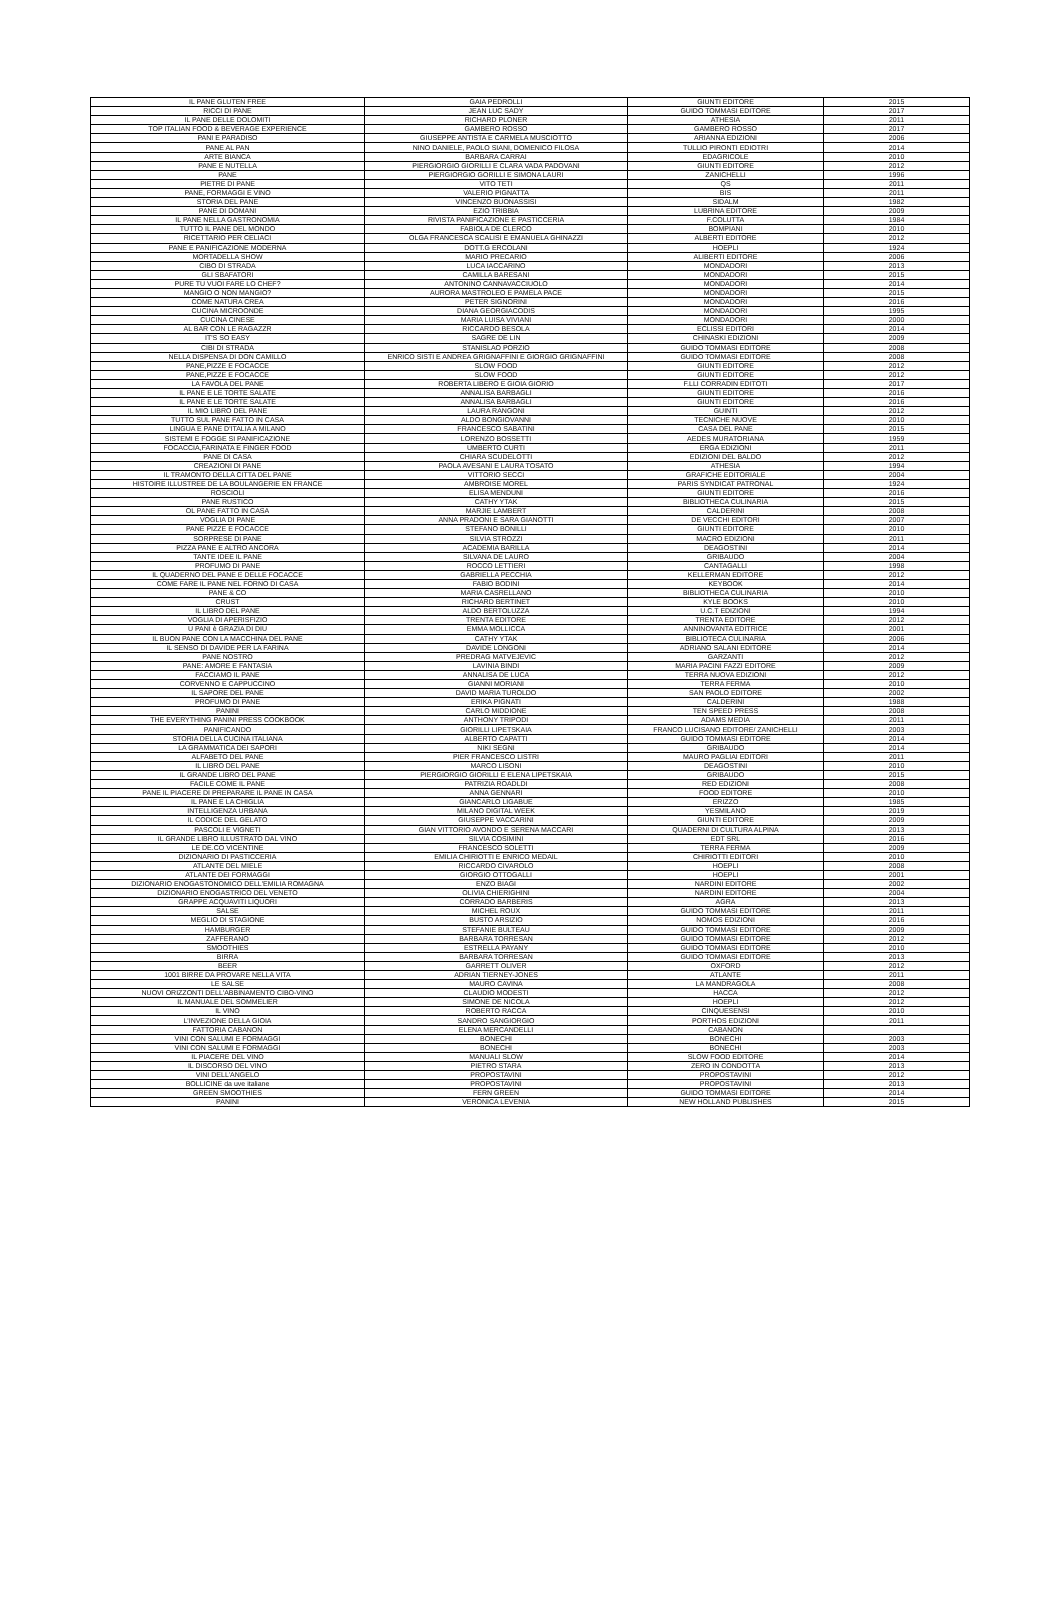| IL PANE GLUTEN FREE | GAIA PEDROLLI | GIUNTI EDITORE | 2015 |
| RICCI DI PANE | JEAN LUC SADY | GUIDO TOMMASI EDITORE | 2017 |
| IL PANE DELLE DOLOMITI | RICHARD PLONER | ATHESIA | 2011 |
| TOP ITALIAN FOOD & BEVERAGE EXPERIENCE | GAMBERO ROSSO | GAMBERO ROSSO | 2017 |
| PANI E PARADISO | GIUSEPPE ANTISTA E CARMELA MUSCIOTTO | ARIANNA EDIZIONI | 2006 |
| PANE AL PAN | NINO DANIELE, PAOLO SIANI, DOMENICO FILOSA | TULLIO PIRONTI EDIOTRI | 2014 |
| ARTE BIANCA | BARBARA CARRAI | EDAGRICOLE | 2010 |
| PANE E NUTELLA | PIERGIORGIO GIORILLI E CLARA VADA PADOVANI | GIUNTI EDITORE | 2012 |
| PANE | PIERGIORGIO GORILLI E SIMONA LAURI | ZANICHELLI | 1996 |
| PIETRE DI PANE | VITO TETI | QS | 2011 |
| PANE, FORMAGGI E VINO | VALERIO PIGNATTA | BIS | 2011 |
| STORIA DEL PANE | VINCENZO BUONASSISI | SIDALM | 1982 |
| PANE DI DOMANI | EZIO TRIBBIA | LUBRINA EDITORE | 2009 |
| IL PANE NELLA GASTRONOMIA | RIVISTA PANIFICAZIONE E PASTICCERIA | F.COLUTTA | 1984 |
| TUTTO IL PANE DEL MONDO | FABIOLA DE CLERCO | BOMPIANI | 2010 |
| RICETTARIO PER CELIACI | OLGA FRANCESCA SCALISI E EMANUELA GHINAZZI | ALBERTI EDITORE | 2012 |
| PANE E PANIFICAZIONE MODERNA | DOTT.G ERCOLANI | HOEPLI | 1924 |
| MORTADELLA SHOW | MARIO PRECARIO | ALIBERTI EDITORE | 2006 |
| CIBO DI STRADA | LUCA IACCARINO | MONDADORI | 2013 |
| GLI SBAFATORI | CAMILLA BARESANI | MONDADORI | 2015 |
| PURE TU VUOI FARE LO CHEF? | ANTONINO CANNAVACCIUOLO | MONDADORI | 2014 |
| MANGIO O NON MANGIO? | AURORA MASTROLEO E PAMELA PACE | MONDADORI | 2015 |
| COME NATURA CREA | PETER SIGNORINI | MONDADORI | 2016 |
| CUCINA MICROONDE | DIANA GEORGIACODIS | MONDADORI | 1995 |
| CUCINA CINESE | MARIA LUISA VIVIANI | MONDADORI | 2000 |
| AL BAR CON LE RAGAZZR | RICCARDO BESOLA | ECLISSI EDITORI | 2014 |
| IT'S SO EASY | SAGRE DE LIN | CHINASKI EDIZIONI | 2009 |
| CIBI DI STRADA | STANISLAO PORZIO | GUIDO TOMMASI EDITORE | 2008 |
| NELLA DISPENSA DI DON CAMILLO | ENRICO SISTI E ANDREA GRIGNAFFINI E GIORGIO GRIGNAFFINI | GUIDO TOMMASI EDITORE | 2008 |
| PANE,PIZZE E FOCACCE | SLOW FOOD | GIUNTI EDITORE | 2012 |
| PANE,PIZZE E FOCACCE | SLOW FOOD | GIUNTI EDITORE | 2012 |
| LA FAVOLA DEL PANE | ROBERTA LIBERO E GIOIA GIORIO | F.LLI CORRADIN EDITOTI | 2017 |
| IL PANE E LE TORTE SALATE | ANNALISA BARBAGLI | GIUNTI EDITORE | 2016 |
| IL PANE E LE TORTE SALATE | ANNALISA BARBAGLI | GIUNTI EDITORE | 2016 |
| IL MIO LIBRO DEL PANE | LAURA RANGONI | GUINTI | 2012 |
| TUTTO SUL PANE FATTO IN CASA | ALDO BONGIOVANNI | TECNICHE NUOVE | 2010 |
| LINGUA E PANE D'ITALIA A MILANO | FRANCESCO SABATINI | CASA DEL PANE | 2015 |
| SISTEMI E FOGGE SI PANIFICAZIONE | LORENZO BOSSETTI | AEDES MURATORIANA | 1959 |
| FOCACCIA,FARINATA E FINGER FOOD | UMBERTO CURTI | ERGA EDIZIONI | 2011 |
| PANE DI CASA | CHIARA SCUDELOTTI | EDIZIONI DEL BALDO | 2012 |
| CREAZIONI DI PANE | PAOLA AVESANI E LAURA TOSATO | ATHESIA | 1994 |
| IL TRAMONTO DELLA CITTA DEL PANE | VITTORIO SECCI | GRAFICHE EDITORIALE | 2004 |
| HISTOIRE ILLUSTREE DE LA BOULANGERIE EN FRANCE | AMBROISE MOREL | PARIS SYNDICAT PATRONAL | 1924 |
| ROSCIOLI | ELISA MENDUNI | GIUNTI EDITORE | 2016 |
| PANE RUSTICO | CATHY YTAK | BIBLIOTHECA CULINARIA | 2015 |
| OL PANE FATTO IN CASA | MARJIE LAMBERT | CALDERINI | 2008 |
| VOGLIA DI PANE | ANNA PRADONI E SARA GIANOTTI | DE VECCHI EDITORI | 2007 |
| PANE PIZZE E FOCACCE | STEFANO BONILLI | GIUNTI EDITORE | 2010 |
| SORPRESE DI PANE | SILVIA STROZZI | MACRO EDIZIONI | 2011 |
| PIZZA PANE E ALTRO ANCORA | ACADEMIA BARILLA | DEAGOSTINI | 2014 |
| TANTE IDEE IL PANE | SILVANA DE LAURO | GRIBAUDO | 2004 |
| PROFUMO DI PANE | ROCCO LETTIERI | CANTAGALLI | 1998 |
| IL QUADERNO DEL PANE E DELLE FOCACCE | GABRIELLA PECCHIA | KELLERMAN EDITORE | 2012 |
| COME FARE IL PANE NEL FORNO DI CASA | FABIO BODINI | KEYBOOK | 2014 |
| PANE & CO | MARIA CASRELLANO | BIBLIOTHECA CULINARIA | 2010 |
| CRUST | RICHARD BERTINET | KYLE BOOKS | 2010 |
| IL LIBRO DEL PANE | ALDO BERTOLUZZA | U.C.T EDIZIONI | 1994 |
| VOGLIA DI APERISFIZIO | TRENTA EDITORE | TRENTA EDITORE | 2012 |
| U PANI è GRAZIA DI DIU | EMMA MOLLICCA | ANNINOVANTA EDITRICE | 2001 |
| IL BUON PANE CON LA MACCHINA DEL PANE | CATHY YTAK | BIBLIOTECA CULINARIA | 2006 |
| IL SENSO DI DAVIDE PER LA FARINA | DAVIDE LONGONI | ADRIANO SALANI EDITORE | 2014 |
| PANE NOSTRO | PREDRAG MATVEJEVIC | GARZANTI | 2012 |
| PANE: AMORE E FANTASIA | LAVINIA BINDI | MARIA PACINI FAZZI EDITORE | 2009 |
| FACCIAMO IL PANE | ANNALISA DE LUCA | TERRA NUOVA EDIZIONI | 2012 |
| CORVENNO E CAPPUCCINO | GIANNI MORIANI | TERRA FERMA | 2010 |
| IL SAPORE DEL PANE | DAVID MARIA TUROLDO | SAN PAOLO EDITORE | 2002 |
| PROFUMO DI PANE | ERIKA PIGNATI | CALDERINI | 1988 |
| PANINI | CARLO MIDDIONE | TEN SPEED PRESS | 2008 |
| THE EVERYTHING PANINI PRESS COOKBOOK | ANTHONY TRIPODI | ADAMS MEDIA | 2011 |
| PANIFICANDO | GIORILLI LIPETSKAIA | FRANCO LUCISANO EDITORE/ ZANICHELLI | 2003 |
| STORIA DELLA CUCINA ITALIANA | ALBERTO CAPATTI | GUIDO TOMMASI EDITORE | 2014 |
| LA GRAMMATICA DEI SAPORI | NIKI SEGNI | GRIBAUDO | 2014 |
| ALFABETO DEL PANE | PIER FRANCESCO LISTRI | MAURO PAGLIAI EDITORI | 2011 |
| IL LIBRO DEL PANE | MARCO LISONI | DEAGOSTINI | 2010 |
| IL GRANDE LIBRO DEL PANE | PIERGIORGIO GIORILLI E ELENA LIPETSKAIA | GRIBAUDO | 2015 |
| FACILE COME IL PANE | PATRIZIA ROADLDI | RED EDIZIONI | 2008 |
| PANE IL PIACERE DI PREPARARE IL PANE IN CASA | ANNA GENNARI | FOOD EDITORE | 2010 |
| IL PANE E LA CHIGLIA | GIANCARLO LIGABUE | ERIZZO | 1985 |
| INTELLIGENZA URBANA | MILANO DIGITAL WEEK | YESMILANO | 2019 |
| IL CODICE DEL GELATO | GIUSEPPE VACCARINI | GIUNTI EDITORE | 2009 |
| PASCOLI E VIGNETI | GIAN VITTORIO AVONDO E SERENA MACCARI | QUADERNI DI CULTURA ALPINA | 2013 |
| IL GRANDE LIBRO ILLUSTRATO DAL VINO | SILVIA COSIMINI | EDT SRL | 2016 |
| LE DE.CO VICENTINE | FRANCESCO SOLETTI | TERRA FERMA | 2009 |
| DIZIONARIO DI PASTICCERIA | EMILIA CHIRIOTTI E ENRICO MEDAIL | CHIRIOTTI EDITORI | 2010 |
| ATLANTE DEL MIELE | RICCARDO CIVAROLO | HOEPLI | 2008 |
| ATLANTE DEI FORMAGGI | GIORGIO OTTOGALLI | HOEPLI | 2001 |
| DIZIONARIO ENOGASTONOMICO DELL'EMILIA ROMAGNA | ENZO BIAGI | NARDINI EDITORE | 2002 |
| DIZIONARIO ENOGASTRICO DEL VENETO | OLIVIA CHIERIGHINI | NARDINI EDITORE | 2004 |
| GRAPPE ACQUAVITI LIQUORI | CORRADO BARBERIS | AGRA | 2013 |
| SALSE | MICHEL ROUX | GUIDO TOMMASI EDITORE | 2011 |
| MEGLIO DI STAGIONE | BUSTO ARSIZIO | NOMOS EDIZIONI | 2016 |
| HAMBURGER | STEFANIE BULTEAU | GUIDO TOMMASI EDITORE | 2009 |
| ZAFFERANO | BARBARA TORRESAN | GUIDO TOMMASI EDITORE | 2012 |
| SMOOTHIES | ESTRELLA PAYANY | GUIDO TOMMASI EDITORE | 2010 |
| BIRRA | BARBARA TORRESAN | GUIDO TOMMASI EDITORE | 2013 |
| BEER | GARRETT OLIVER | OXFORD | 2012 |
| 1001 BIRRE DA PROVARE NELLA VITA | ADRIAN TIERNEY-JONES | ATLANTE | 2011 |
| LE SALSE | MAURO CAVINA | LA MANDRAGOLA | 2008 |
| NUOVI ORIZZONTI DELL'ABBINAMENTO CIBO-VINO | CLAUDIO MODESTI | HACCA | 2012 |
| IL MANUALE DEL SOMMELIER | SIMONE DE NICOLA | HOEPLI | 2012 |
| IL VINO | ROBERTO RACCA | CINQUESENSI | 2010 |
| L'INVEZIONE DELLA GIOIA | SANDRO SANGIORGIO | PORTHOS EDIZIONI | 2011 |
| FATTORIA CABANON | ELENA MERCANDELLI | CABANON | |
| VINI CON SALUMI E FORMAGGI | BONECHI | BONECHI | 2003 |
| VINI CON SALUMI E FORMAGGI | BONECHI | BONECHI | 2003 |
| IL PIACERE DEL VINO | MANUALI SLOW | SLOW FOOD EDITORE | 2014 |
| IL DISCORSO DEL VINO | PIETRO STARA | ZERO IN CONDOTTA | 2013 |
| VINI DELL'ANGELO | PROPOSTAVINI | PROPOSTAVINI | 2012 |
| BOLLICINE da uve italiane | PROPOSTAVINI | PROPOSTAVINI | 2013 |
| GREEN SMOOTHIES | FERN GREEN | GUIDO TOMMASI EDITORE | 2014 |
| PANINI | VERONICA LEVENIA | NEW HOLLAND PUBLISHES | 2015 |